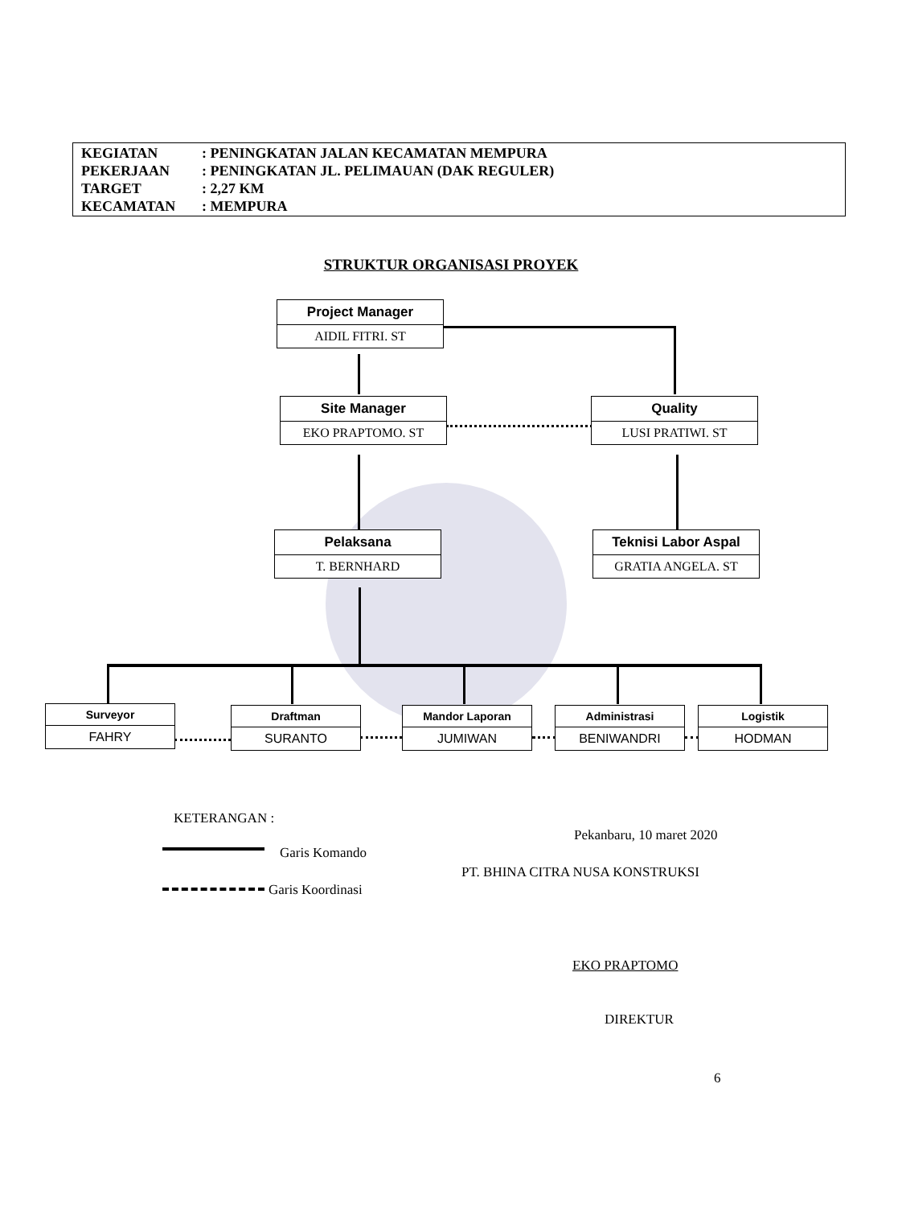KEGIATAN: PENINGKATAN JALAN KECAMATAN MEMPURA
PEKERJAAN: PENINGKATAN JL. PELIMAUAN (DAK REGULER)
TARGET: 2,27 KM
KECAMATAN: MEMPURA
STRUKTUR ORGANISASI PROYEK
Project Manager
AIDIL FITRI. ST
Site Manager
EKO PRAPTOMO. ST
Quality
LUSI PRATIWI. ST
Pelaksana
T. BERNHARD
Teknisi Labor Aspal
GRATIA ANGELA. ST
Surveyor
FAHRY
Draftman
SURANTO
Mandor Laporan
JUMIWAN
Administrasi
BENIWANDRI
Logistik
HODMAN
KETERANGAN :
Garis Komando
Garis Koordinasi
Pekanbaru, 10 maret 2020
PT. BHINA CITRA NUSA KONSTRUKSI
EKO PRAPTOMO
DIREKTUR
6